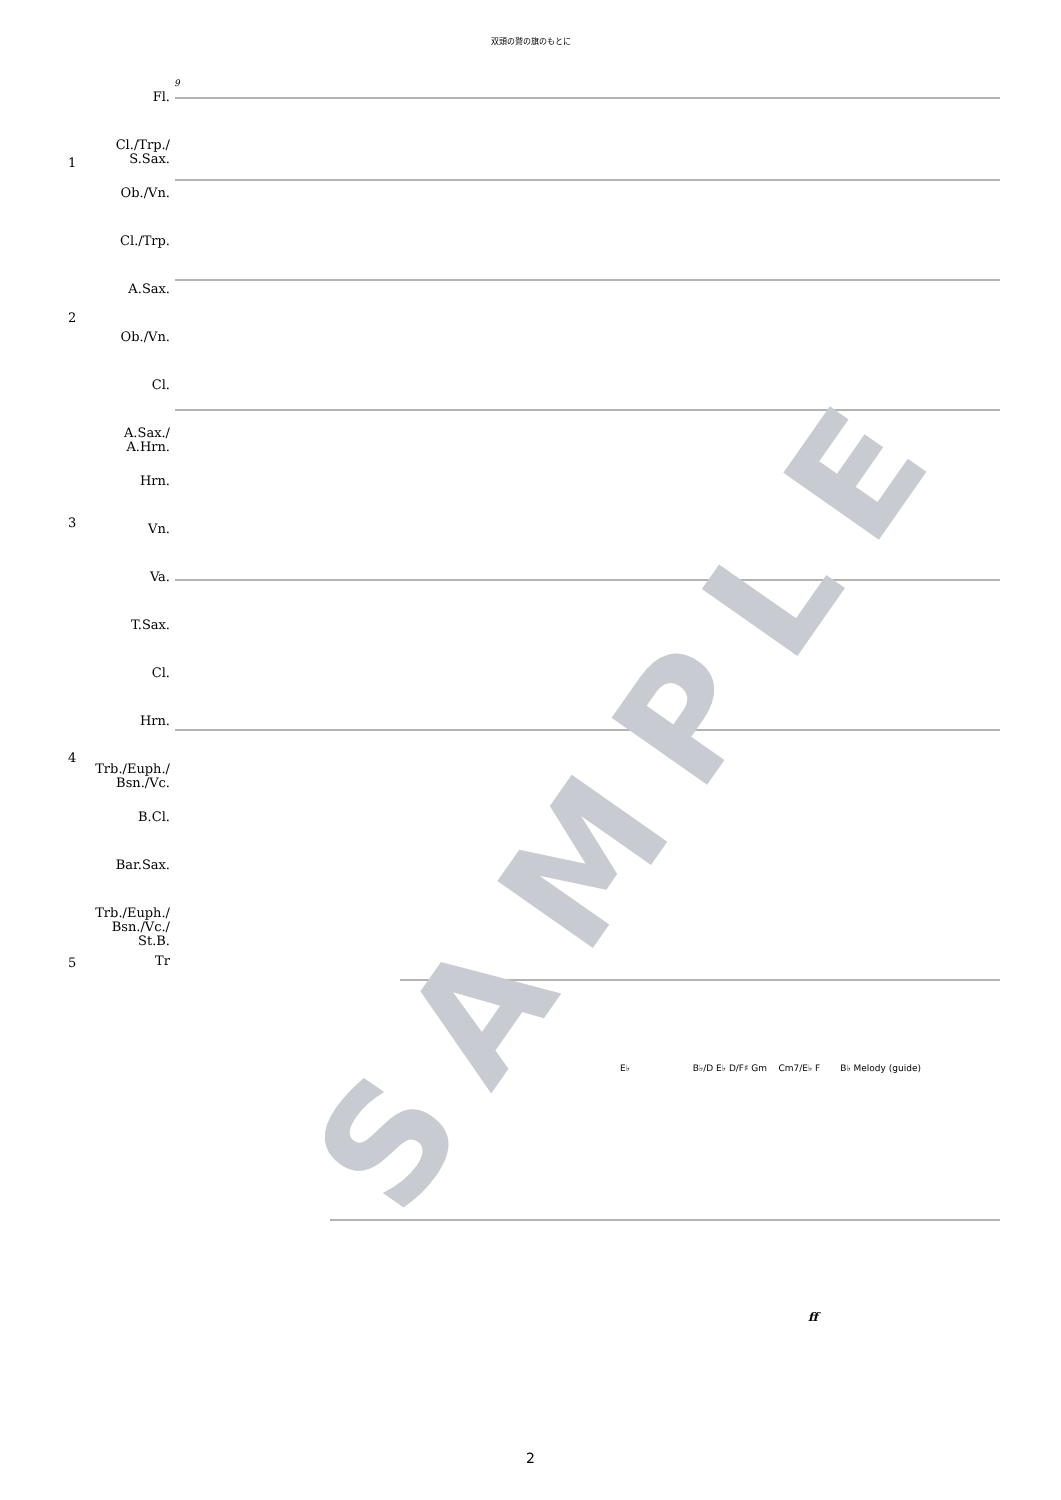双頭の鷲の旗のもとに
Fl.
Cl./Trp./
S.Sax.
Ob./Vn.
Cl./Trp.
A.Sax.
Ob./Vn.
Cl.
A.Sax./
A.Hrn.
Hrn.
Vn.
Va.
T.Sax.
Cl.
Hrn.
Trb./Euph./
Bsn./Vc.
B.Cl.
Bar.Sax.
Trb./Euph./
Bsn./Vc./
St.B.
Tr
1
2
3
4
5
9
E♭ B♭/D E♭ D/F♯ Gm Cm7/E♭ F B♭ Melody (guide)
ff
SAMPLE
2